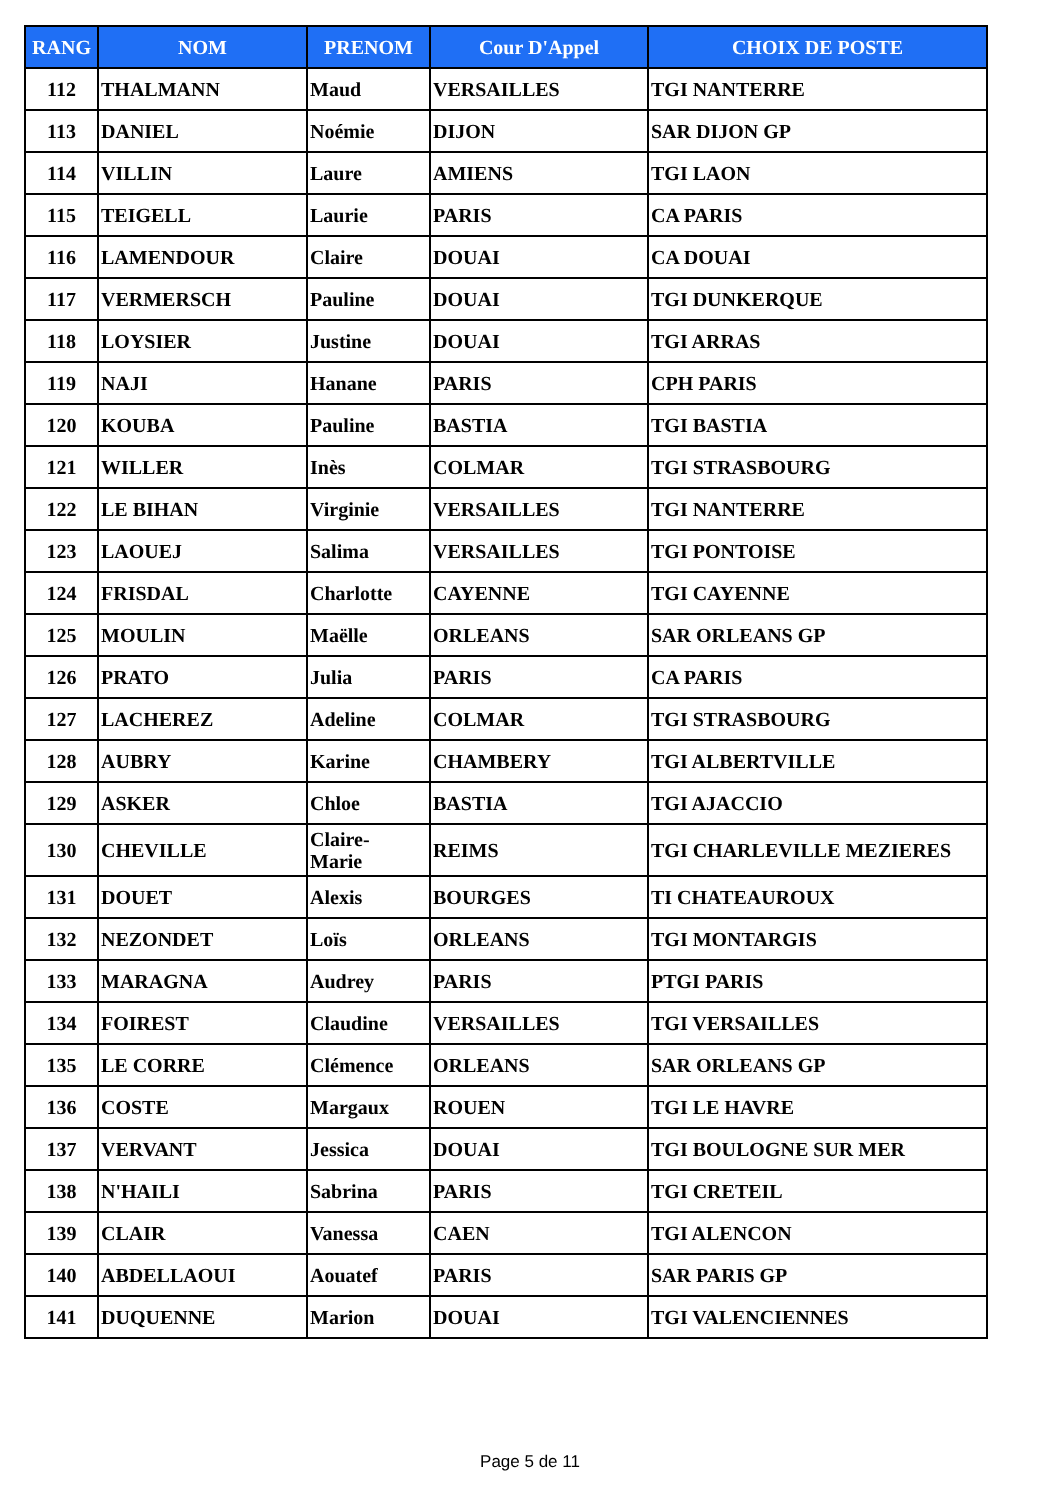| RANG | NOM | PRENOM | Cour D'Appel | CHOIX DE POSTE |
| --- | --- | --- | --- | --- |
| 112 | THALMANN | Maud | VERSAILLES | TGI NANTERRE |
| 113 | DANIEL | Noémie | DIJON | SAR DIJON GP |
| 114 | VILLIN | Laure | AMIENS | TGI LAON |
| 115 | TEIGELL | Laurie | PARIS | CA PARIS |
| 116 | LAMENDOUR | Claire | DOUAI | CA DOUAI |
| 117 | VERMERSCH | Pauline | DOUAI | TGI DUNKERQUE |
| 118 | LOYSIER | Justine | DOUAI | TGI ARRAS |
| 119 | NAJI | Hanane | PARIS | CPH PARIS |
| 120 | KOUBA | Pauline | BASTIA | TGI BASTIA |
| 121 | WILLER | Inès | COLMAR | TGI STRASBOURG |
| 122 | LE BIHAN | Virginie | VERSAILLES | TGI NANTERRE |
| 123 | LAOUEJ | Salima | VERSAILLES | TGI PONTOISE |
| 124 | FRISDAL | Charlotte | CAYENNE | TGI CAYENNE |
| 125 | MOULIN | Maëlle | ORLEANS | SAR ORLEANS GP |
| 126 | PRATO | Julia | PARIS | CA PARIS |
| 127 | LACHEREZ | Adeline | COLMAR | TGI STRASBOURG |
| 128 | AUBRY | Karine | CHAMBERY | TGI ALBERTVILLE |
| 129 | ASKER | Chloe | BASTIA | TGI AJACCIO |
| 130 | CHEVILLE | Claire- Marie | REIMS | TGI CHARLEVILLE MEZIERES |
| 131 | DOUET | Alexis | BOURGES | TI CHATEAUROUX |
| 132 | NEZONDET | Loïs | ORLEANS | TGI MONTARGIS |
| 133 | MARAGNA | Audrey | PARIS | PTGI PARIS |
| 134 | FOIREST | Claudine | VERSAILLES | TGI VERSAILLES |
| 135 | LE CORRE | Clémence | ORLEANS | SAR ORLEANS GP |
| 136 | COSTE | Margaux | ROUEN | TGI LE HAVRE |
| 137 | VERVANT | Jessica | DOUAI | TGI BOULOGNE SUR MER |
| 138 | N'HAILI | Sabrina | PARIS | TGI CRETEIL |
| 139 | CLAIR | Vanessa | CAEN | TGI ALENCON |
| 140 | ABDELLAOUI | Aouatef | PARIS | SAR PARIS GP |
| 141 | DUQUENNE | Marion | DOUAI | TGI VALENCIENNES |
Page 5 de 11